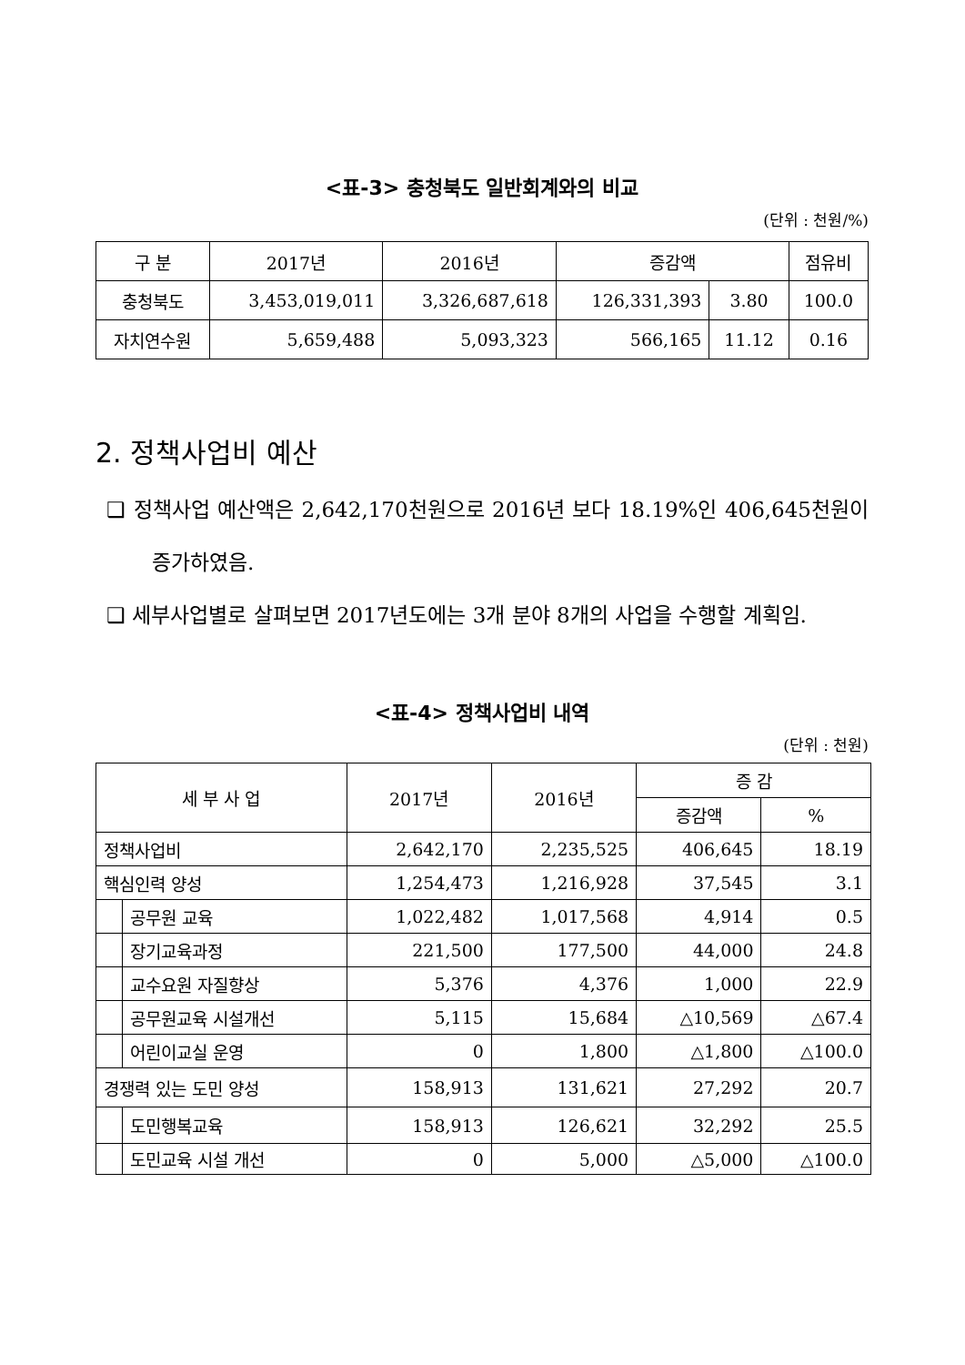<표-3> 충청북도 일반회계와의 비교
(단위 : 천원/%)
| 구 분 | 2017년 | 2016년 | 증감액 | | 점유비 |
| 충청북도 | 3,453,019,011 | 3,326,687,618 | 126,331,393 | 3.80 | 100.0 |
| 자치연수원 | 5,659,488 | 5,093,323 | 566,165 | 11.12 | 0.16 |
2. 정책사업비 예산
❑ 정책사업 예산액은 2,642,170천원으로 2016년 보다 18.19%인 406,645천원이 증가하였음.
❑ 세부사업별로 살펴보면 2017년도에는 3개 분야 8개의 사업을 수행할 계획임.
<표-4> 정책사업비 내역
(단위 : 천원)
| 세 부 사 업 | | 2017년 | 2016년 | 증 감 | |
| | | | | 증감액 | % |
| 정책사업비 | | 2,642,170 | 2,235,525 | 406,645 | 18.19 |
| 핵심인력 양성 | | 1,254,473 | 1,216,928 | 37,545 | 3.1 |
| | 공무원 교육 | 1,022,482 | 1,017,568 | 4,914 | 0.5 |
| | 장기교육과정 | 221,500 | 177,500 | 44,000 | 24.8 |
| | 교수요원 자질향상 | 5,376 | 4,376 | 1,000 | 22.9 |
| | 공무원교육 시설개선 | 5,115 | 15,684 | △10,569 | △67.4 |
| | 어린이교실 운영 | 0 | 1,800 | △1,800 | △100.0 |
| 경쟁력 있는 도민 양성 | | 158,913 | 131,621 | 27,292 | 20.7 |
| | 도민행복교육 | 158,913 | 126,621 | 32,292 | 25.5 |
| | 도민교육 시설 개선 | 0 | 5,000 | △5,000 | △100.0 |